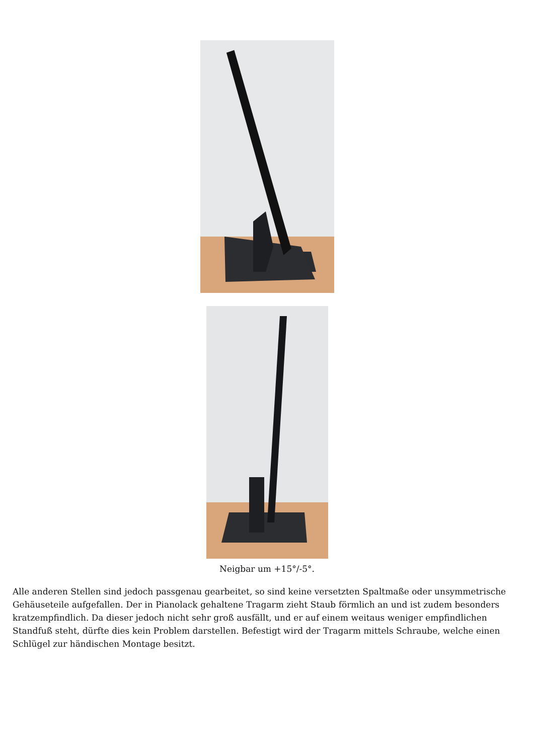Neigbar um +15°/-5°.
Alle anderen Stellen sind jedoch passgenau gearbeitet, so sind keine versetzten Spaltmaße oder unsymmetrische Gehäuseteile aufgefallen. Der in Pianolack gehaltene Tragarm zieht Staub förmlich an und ist zudem besonders kratzempfindlich. Da dieser jedoch nicht sehr groß ausfällt, und er auf einem weitaus weniger empfindlichen Standfuß steht, dürfte dies kein Problem darstellen. Befestigt wird der Tragarm mittels Schraube, welche einen Schlügel zur händischen Montage besitzt.